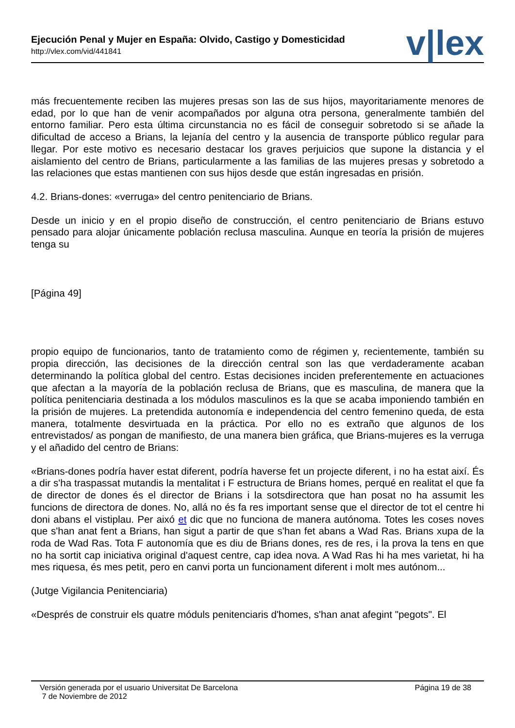Ejecución Penal y Mujer en España: Olvido, Castigo y Domesticidad
http://vlex.com/vid/441841
v|lex
más frecuentemente reciben las mujeres presas son las de sus hijos, mayoritariamente menores de edad, por lo que han de venir acompañados por alguna otra persona, generalmente también del entorno familiar. Pero esta última circunstancia no es fácil de conseguir sobretodo si se añade la dificultad de acceso a Brians, la lejanía del centro y la ausencia de transporte público regular para llegar. Por este motivo es necesario destacar los graves perjuicios que supone la distancia y el aislamiento del centro de Brians, particularmente a las familias de las mujeres presas y sobretodo a las relaciones que estas mantienen con sus hijos desde que están ingresadas en prisión.
4.2. Brians-dones: «verruga» del centro penitenciario de Brians.
Desde un inicio y en el propio diseño de construcción, el centro penitenciario de Brians estuvo pensado para alojar únicamente población reclusa masculina. Aunque en teoría la prisión de mujeres tenga su
[Página 49]
propio equipo de funcionarios, tanto de tratamiento como de régimen y, recientemente, también su propia dirección, las decisiones de la dirección central son las que verdaderamente acaban determinando la política global del centro. Estas decisiones inciden preferentemente en actuaciones que afectan a la mayoría de la población reclusa de Brians, que es masculina, de manera que la política penitenciaria destinada a los módulos masculinos es la que se acaba imponiendo también en la prisión de mujeres. La pretendida autonomía e independencia del centro femenino queda, de esta manera, totalmente desvirtuada en la práctica. Por ello no es extraño que algunos de los entrevistados/ as pongan de manifiesto, de una manera bien gráfica, que Brians-mujeres es la verruga y el añadido del centro de Brians:
«Brians-dones podría haver estat diferent, podría haverse fet un projecte diferent, i no ha estat així. És a dir s'ha traspassat mutandis la mentalitat i F estructura de Brians homes, perqué en realitat el que fa de director de dones és el director de Brians i la sotsdirectora que han posat no ha assumit les funcions de directora de dones. No, allá no és fa res important sense que el director de tot el centre hi doni abans el vistiplau. Per aixó et dic que no funciona de manera autónoma. Totes les coses noves que s'han anat fent a Brians, han sigut a partir de que s'han fet abans a Wad Ras. Brians xupa de la roda de Wad Ras. Tota F autonomía que es diu de Brians dones, res de res, i la prova la tens en que no ha sortit cap iniciativa original d'aquest centre, cap idea nova. A Wad Ras hi ha mes varietat, hi ha mes riquesa, és mes petit, pero en canvi porta un funcionament diferent i molt mes autónom...
(Jutge Vigilancia Penitenciaria)
«Després de construir els quatre móduls penitenciaris d'homes, s'han anat afegint "pegots". El
Versión generada por el usuario Universitat De Barcelona
7 de Noviembre de 2012
Página 19 de 38